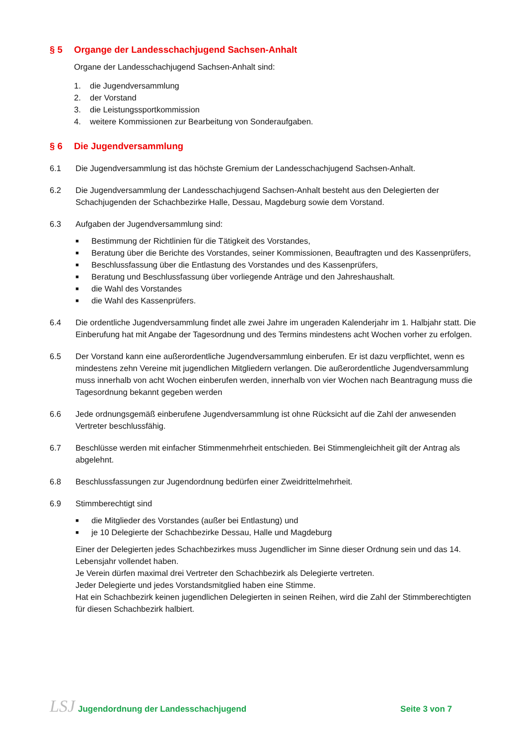§ 5 Organge der Landesschachjugend Sachsen-Anhalt
Organe der Landesschachjugend Sachsen-Anhalt sind:
1. die Jugendversammlung
2. der Vorstand
3. die Leistungssportkommission
4. weitere Kommissionen zur Bearbeitung von Sonderaufgaben.
§ 6 Die Jugendversammlung
6.1 Die Jugendversammlung ist das höchste Gremium der Landesschachjugend Sachsen-Anhalt.
6.2 Die Jugendversammlung der Landesschachjugend Sachsen-Anhalt besteht aus den Delegierten der Schachjugenden der Schachbezirke Halle, Dessau, Magdeburg sowie dem Vorstand.
6.3 Aufgaben der Jugendversammlung sind:
■ Bestimmung der Richtlinien für die Tätigkeit des Vorstandes,
■ Beratung über die Berichte des Vorstandes, seiner Kommissionen, Beauftragten und des Kassenprüfers,
■ Beschlussfassung über die Entlastung des Vorstandes und des Kassenprüfers,
■ Beratung und Beschlussfassung über vorliegende Anträge und den Jahreshaushalt.
■ die Wahl des Vorstandes
■ die Wahl des Kassenprüfers.
6.4 Die ordentliche Jugendversammlung findet alle zwei Jahre im ungeraden Kalenderjahr im 1. Halbjahr statt. Die Einberufung hat mit Angabe der Tagesordnung und des Termins mindestens acht Wochen vorher zu erfolgen.
6.5 Der Vorstand kann eine außerordentliche Jugendversammlung einberufen. Er ist dazu verpflichtet, wenn es mindestens zehn Vereine mit jugendlichen Mitgliedern verlangen. Die außerordentliche Jugendversammlung muss innerhalb von acht Wochen einberufen werden, innerhalb von vier Wochen nach Beantragung muss die Tagesordnung bekannt gegeben werden
6.6 Jede ordnungsgemäß einberufene Jugendversammlung ist ohne Rücksicht auf die Zahl der anwesenden Vertreter beschlussfähig.
6.7 Beschlüsse werden mit einfacher Stimmenmehrheit entschieden. Bei Stimmengleichheit gilt der Antrag als abgelehnt.
6.8 Beschlussfassungen zur Jugendordnung bedürfen einer Zweidrittelmehrheit.
6.9 Stimmberechtigt sind
■ die Mitglieder des Vorstandes (außer bei Entlastung) und
■ je 10 Delegierte der Schachbezirke Dessau, Halle und Magdeburg
Einer der Delegierten jedes Schachbezirkes muss Jugendlicher im Sinne dieser Ordnung sein und das 14. Lebensjahr vollendet haben.
Je Verein dürfen maximal drei Vertreter den Schachbezirk als Delegierte vertreten.
Jeder Delegierte und jedes Vorstandsmitglied haben eine Stimme.
Hat ein Schachbezirk keinen jugendlichen Delegierten in seinen Reihen, wird die Zahl der Stimmberechtigten für diesen Schachbezirk halbiert.
LSJ Jugendordnung der Landesschachjugend
Seite 3 von 7